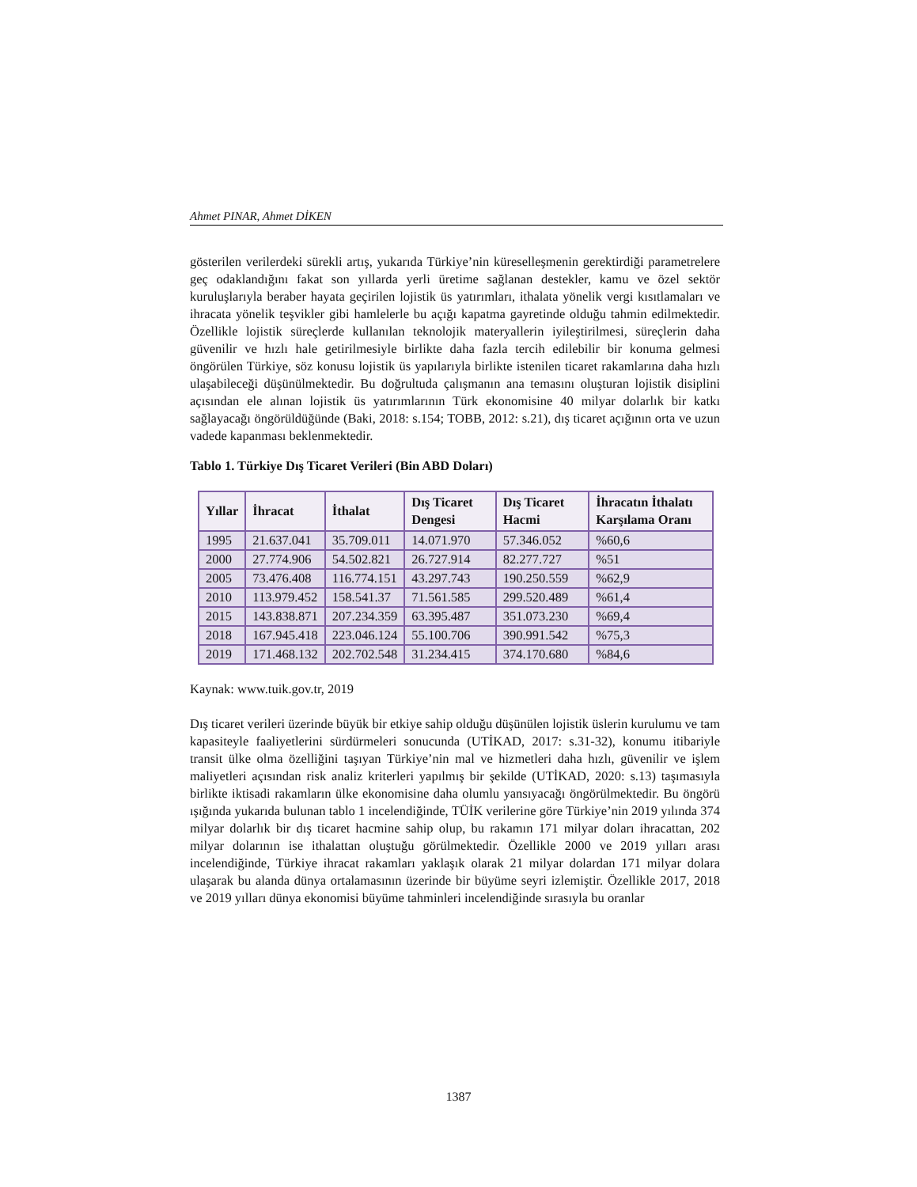Ahmet PINAR, Ahmet DİKEN
gösterilen verilerdeki sürekli artış, yukarıda Türkiye’nin küreselleşmenin gerektirdiği parametrelere geç odaklandığını fakat son yıllarda yerli üretime sağlanan destekler, kamu ve özel sektör kuruluşlarıyla beraber hayata geçirilen lojistik üs yatırımları, ithalata yönelik vergi kısıtlamaları ve ihracata yönelik teşvikler gibi hamlelerle bu açığı kapatma gayretinde olduğu tahmin edilmektedir. Özellikle lojistik süreçlerde kullanılan teknolojik materyallerin iyileştirilmesi, süreçlerin daha güvenilir ve hızlı hale getirilmesiyle birlikte daha fazla tercih edilebilir bir konuma gelmesi öngörülen Türkiye, söz konusu lojistik üs yapılarıyla birlikte istenilen ticaret rakamlarına daha hızlı ulaşabileceği düşünülmektedir. Bu doğrultuda çalışmanın ana temasını oluşturan lojistik disiplini açısından ele alınan lojistik üs yatırımlarının Türk ekonomisine 40 milyar dolarlık bir katkı sağlayacağı öngörüldüğünde (Baki, 2018: s.154; TOBB, 2012: s.21), dış ticaret açığının orta ve uzun vadede kapanması beklenmektedir.
Tablo 1. Türkiye Dış Ticaret Verileri (Bin ABD Doları)
| Yıllar | İhracat | İthalat | Dış Ticaret Dengesi | Dış Ticaret Hacmi | İhracatın İthalatı Karşılama Oranı |
| --- | --- | --- | --- | --- | --- |
| 1995 | 21.637.041 | 35.709.011 | 14.071.970 | 57.346.052 | %60,6 |
| 2000 | 27.774.906 | 54.502.821 | 26.727.914 | 82.277.727 | %51 |
| 2005 | 73.476.408 | 116.774.151 | 43.297.743 | 190.250.559 | %62,9 |
| 2010 | 113.979.452 | 158.541.37 | 71.561.585 | 299.520.489 | %61,4 |
| 2015 | 143.838.871 | 207.234.359 | 63.395.487 | 351.073.230 | %69,4 |
| 2018 | 167.945.418 | 223.046.124 | 55.100.706 | 390.991.542 | %75,3 |
| 2019 | 171.468.132 | 202.702.548 | 31.234.415 | 374.170.680 | %84,6 |
Kaynak: www.tuik.gov.tr, 2019
Dış ticaret verileri üzerinde büyük bir etkiye sahip olduğu düşünülen lojistik üslerin kurulumu ve tam kapasiteyle faaliyetlerini sürdürmeleri sonucunda (UTİKAD, 2017: s.31-32), konumu itibariyle transit ülke olma özelliğini taşıyan Türkiye’nin mal ve hizmetleri daha hızlı, güvenilir ve işlem maliyetleri açısından risk analiz kriterleri yapılmış bir şekilde (UTİKAD, 2020: s.13) taşımasıyla birlikte iktisadi rakamların ülke ekonomisine daha olumlu yansıyacağı öngörülmektedir. Bu öngörü ışığında yukarıda bulunan tablo 1 incelendiğinde, TÜİK verilerine göre Türkiye’nin 2019 yılında 374 milyar dolarlık bir dış ticaret hacmine sahip olup, bu rakamın 171 milyar doları ihracattan, 202 milyar dolarının ise ithalattan oluştuğu görülmektedir. Özellikle 2000 ve 2019 yılları arası incelendiğinde, Türkiye ihracat rakamları yaklaşık olarak 21 milyar dolardan 171 milyar dolara ulaşarak bu alanda dünya ortalamasının üzerinde bir büyüme seyri izlemiştir. Özellikle 2017, 2018 ve 2019 yılları dünya ekonomisi büyüme tahminleri incelendiğinde sırasıyla bu oranlar
1387